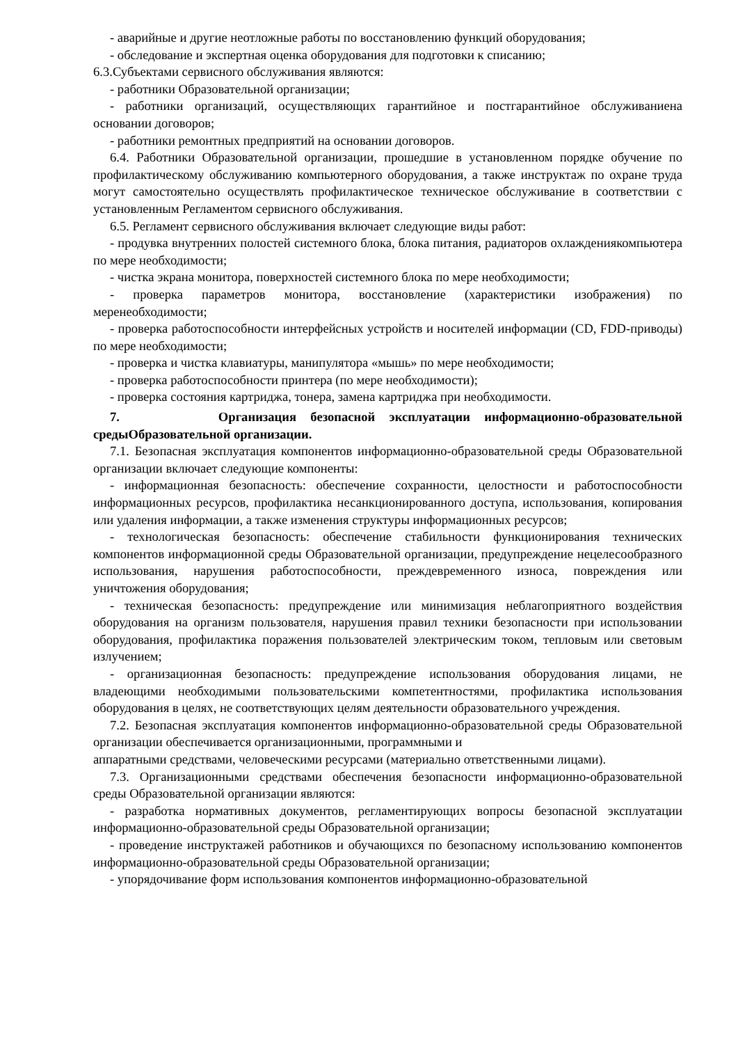- аварийные и другие неотложные работы по восстановлению функций оборудования;
- обследование и экспертная оценка оборудования для подготовки к списанию;
6.3.Субъектами сервисного обслуживания являются:
- работники Образовательной организации;
- работники организаций, осуществляющих гарантийное и постгарантийное обслуживаниена основании договоров;
- работники ремонтных предприятий на основании договоров.
6.4. Работники Образовательной организации, прошедшие в установленном порядке обучение по профилактическому обслуживанию компьютерного оборудования, а также инструктаж по охране труда могут самостоятельно осуществлять профилактическое техническое обслуживание в соответствии с установленным Регламентом сервисного обслуживания.
6.5. Регламент сервисного обслуживания включает следующие виды работ:
- продувка внутренних полостей системного блока, блока питания, радиаторов охлаждениякомпьютера по мере необходимости;
- чистка экрана монитора, поверхностей системного блока по мере необходимости;
- проверка параметров монитора, восстановление (характеристики изображения) по меренеобходимости;
- проверка работоспособности интерфейсных устройств и носителей информации (CD, FDD-приводы) по мере необходимости;
- проверка и чистка клавиатуры, манипулятора «мышь» по мере необходимости;
- проверка работоспособности принтера (по мере необходимости);
- проверка состояния картриджа, тонера, замена картриджа при необходимости.
7. Организация безопасной эксплуатации информационно-образовательной средыОбразовательной организации.
7.1. Безопасная эксплуатация компонентов информационно-образовательной среды Образовательной организации включает следующие компоненты:
- информационная безопасность: обеспечение сохранности, целостности и работоспособности информационных ресурсов, профилактика несанкционированного доступа, использования, копирования или удаления информации, а также изменения структуры информационных ресурсов;
- технологическая безопасность: обеспечение стабильности функционирования технических компонентов информационной среды Образовательной организации, предупреждение нецелесообразного использования, нарушения работоспособности, преждевременного износа, повреждения или уничтожения оборудования;
- техническая безопасность: предупреждение или минимизация неблагоприятного воздействия оборудования на организм пользователя, нарушения правил техники безопасности при использовании оборудования, профилактика поражения пользователей электрическим током, тепловым или световым излучением;
- организационная безопасность: предупреждение использования оборудования лицами, не владеющими необходимыми пользовательскими компетентностями, профилактика использования оборудования в целях, не соответствующих целям деятельности образовательного учреждения.
7.2. Безопасная эксплуатация компонентов информационно-образовательной среды Образовательной организации обеспечивается организационными, программными и
аппаратными средствами, человеческими ресурсами (материально ответственными лицами).
7.3. Организационными средствами обеспечения безопасности информационно-образовательной среды Образовательной организации являются:
- разработка нормативных документов, регламентирующих вопросы безопасной эксплуатации информационно-образовательной среды Образовательной организации;
- проведение инструктажей работников и обучающихся по безопасному использованию компонентов информационно-образовательной среды Образовательной организации;
- упорядочивание форм использования компонентов информационно-образовательной